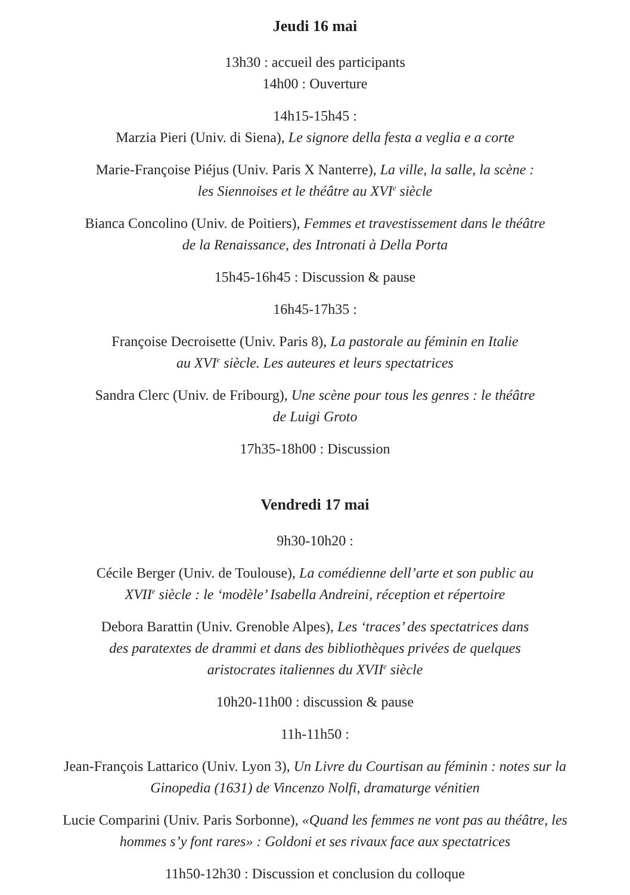Jeudi 16 mai
13h30 : accueil des participants
14h00 : Ouverture
14h15-15h45 :
Marzia Pieri (Univ. di Siena), Le signore della festa a veglia e a corte
Marie-Françoise Piéjus (Univ. Paris X Nanterre), La ville, la salle, la scène :
les Siennoises et le théâtre au XVI<sup>e</sup> siècle
Bianca Concolino (Univ. de Poitiers), Femmes et travestissement dans le théâtre
de la Renaissance, des Intronati à Della Porta
15h45-16h45 : Discussion & pause
16h45-17h35 :
Françoise Decroisette (Univ. Paris 8), La pastorale au féminin en Italie
au XVI<sup>e</sup> siècle. Les auteures et leurs spectatrices
Sandra Clerc (Univ. de Fribourg), Une scène pour tous les genres : le théâtre
de Luigi Groto
17h35-18h00 : Discussion
Vendredi 17 mai
9h30-10h20 :
Cécile Berger (Univ. de Toulouse), La comédienne dell’arte et son public au
XVII<sup>e</sup> siècle : le ‘modèle’ Isabella Andreini, réception et répertoire
Debora Barattin (Univ. Grenoble Alpes), Les ‘traces’ des spectatrices dans
des paratextes de drammi et dans des bibliothèques privées de quelques
aristocrates italiennes du XVII<sup>e</sup> siècle
10h20-11h00 : discussion & pause
11h-11h50 :
Jean-François Lattarico (Univ. Lyon 3), Un Livre du Courtisan au féminin : notes sur la
Ginopedia (1631) de Vincenzo Nolfi, dramaturge vénitien
Lucie Comparini (Univ. Paris Sorbonne), «Quand les femmes ne vont pas au théâtre, les
hommes s’y font rares» : Goldoni et ses rivaux face aux spectatrices
11h50-12h30 : Discussion et conclusion du colloque